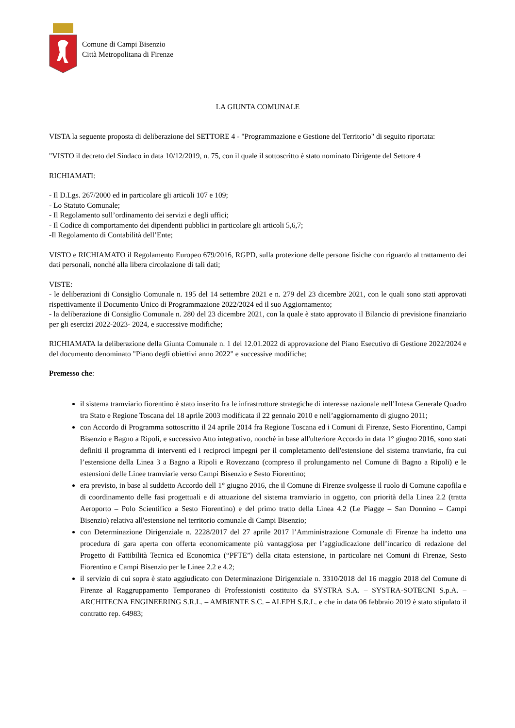Comune di Campi Bisenzio
Città Metropolitana di Firenze
LA GIUNTA COMUNALE
VISTA la seguente proposta di deliberazione del SETTORE 4 - "Programmazione e Gestione del Territorio" di seguito riportata:
"VISTO il decreto del Sindaco in data 10/12/2019, n. 75, con il quale il sottoscritto è stato nominato Dirigente del Settore 4
RICHIAMATI:
- Il D.Lgs. 267/2000 ed in particolare gli articoli 107 e 109;
- Lo Statuto Comunale;
- Il Regolamento sull’ordinamento dei servizi e degli uffici;
- Il Codice di comportamento dei dipendenti pubblici in particolare gli articoli 5,6,7;
-Il Regolamento di Contabilità dell’Ente;
VISTO e RICHIAMATO il Regolamento Europeo 679/2016, RGPD, sulla protezione delle persone fisiche con riguardo al trattamento dei dati personali, nonché alla libera circolazione di tali dati;
VISTE:
- le deliberazioni di Consiglio Comunale n. 195 del 14 settembre 2021 e n. 279 del 23 dicembre 2021, con le quali sono stati approvati rispettivamente il Documento Unico di Programmazione 2022/2024 ed il suo Aggiornamento;
- la deliberazione di Consiglio Comunale n. 280 del 23 dicembre 2021, con la quale è stato approvato il Bilancio di previsione finanziario per gli esercizi 2022-2023- 2024, e successive modifiche;
RICHIAMATA la deliberazione della Giunta Comunale n. 1 del 12.01.2022 di approvazione del Piano Esecutivo di Gestione 2022/2024 e del documento denominato "Piano degli obiettivi anno 2022" e successive modifiche;
Premesso che:
il sistema tramviario fiorentino è stato inserito fra le infrastrutture strategiche di interesse nazionale nell’Intesa Generale Quadro tra Stato e Regione Toscana del 18 aprile 2003 modificata il 22 gennaio 2010 e nell’aggiornamento di giugno 2011;
con Accordo di Programma sottoscritto il 24 aprile 2014 fra Regione Toscana ed i Comuni di Firenze, Sesto Fiorentino, Campi Bisenzio e Bagno a Ripoli, e successivo Atto integrativo, nonchè in base all'ulteriore Accordo in data 1° giugno 2016, sono stati definiti il programma di interventi ed i reciproci impegni per il completamento dell'estensione del sistema tranviario, fra cui l’estensione della Linea 3 a Bagno a Ripoli e Rovezzano (compreso il prolungamento nel Comune di Bagno a Ripoli) e le estensioni delle Linee tramviarie verso Campi Bisenzio e Sesto Fiorentino;
era previsto, in base al suddetto Accordo dell 1° giugno 2016, che il Comune di Firenze svolgesse il ruolo di Comune capofila e di coordinamento delle fasi progettuali e di attuazione del sistema tramviario in oggetto, con priorità della Linea 2.2 (tratta Aeroporto – Polo Scientifico a Sesto Fiorentino) e del primo tratto della Linea 4.2 (Le Piagge – San Donnino – Campi Bisenzio) relativa all'estensione nel territorio comunale di Campi Bisenzio;
con Determinazione Dirigenziale n. 2228/2017 del 27 aprile 2017 l’Amministrazione Comunale di Firenze ha indetto una procedura di gara aperta con offerta economicamente più vantaggiosa per l’aggiudicazione dell’incarico di redazione del Progetto di Fattibilità Tecnica ed Economica (“PFTE”) della citata estensione, in particolare nei Comuni di Firenze, Sesto Fiorentino e Campi Bisenzio per le Linee 2.2 e 4.2;
il servizio di cui sopra è stato aggiudicato con Determinazione Dirigenziale n. 3310/2018 del 16 maggio 2018 del Comune di Firenze al Raggruppamento Temporaneo di Professionisti costituito da SYSTRA S.A. – SYSTRA-SOTECNI S.p.A. – ARCHITECNA ENGINEERING S.R.L. – AMBIENTE S.C. – ALEPH S.R.L. e che in data 06 febbraio 2019 è stato stipulato il contratto rep. 64983;